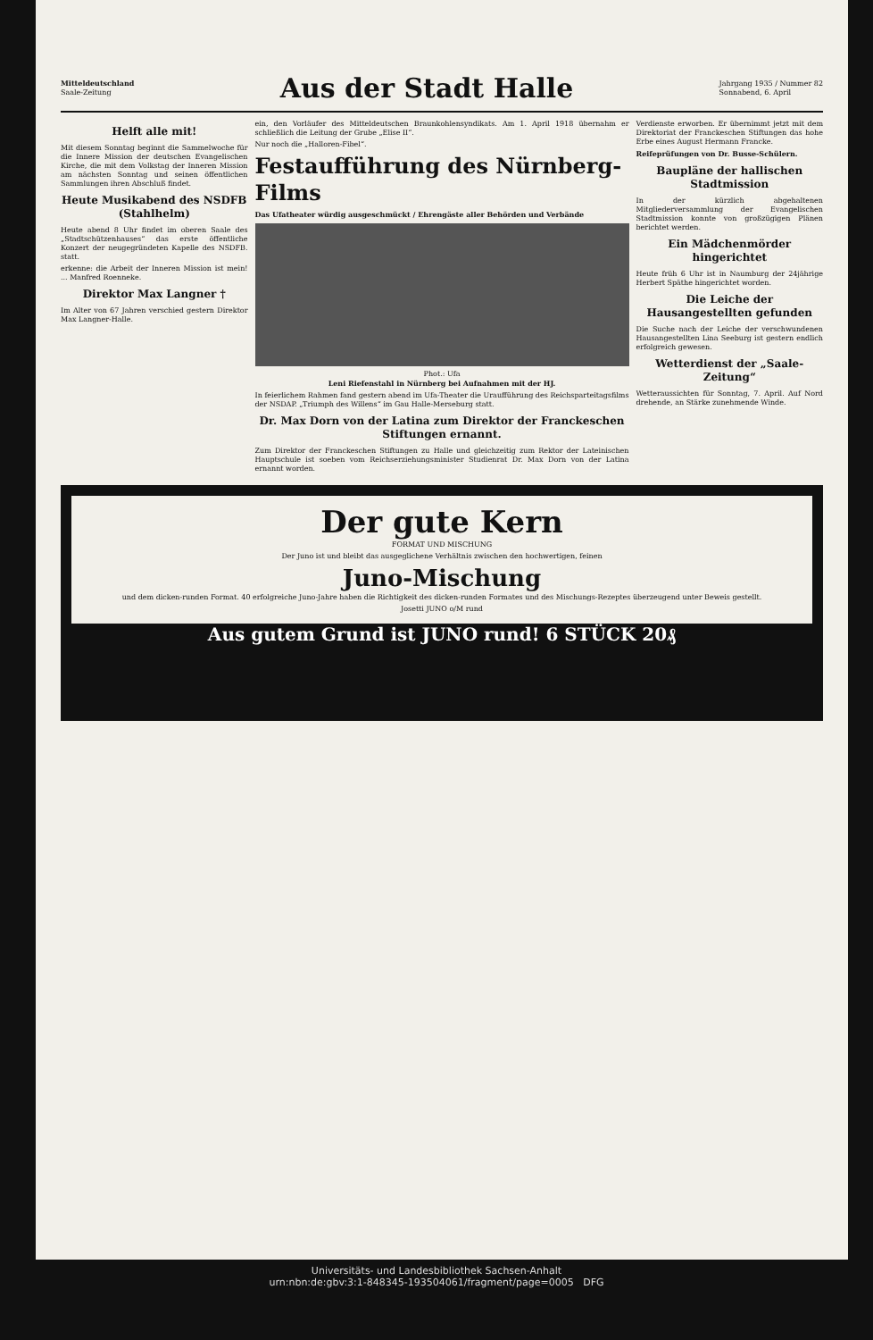Mitteldeutschland
Saale-Zeitung
Aus der Stadt Halle
Jahrgang 1935 / Nummer 82
Sonnabend, 6. April
Helft alle mit!
Mit diesem Sonntag beginnt die Sammelwoche für die Innere Mission der deutschen Evangelischen Kirche, die mit dem Volkstag der Inneren Mission am nächsten Sonntag und seinen öffentlichen Sammlungen ihren Abschluß findet.
Heute Musikabend des NSDFB (Stahlhelm)
Heute abend 8 Uhr findet im oberen Saale des „Stadtschützenhauses“ das erste öffentliche Konzert der neugegründeten Kapelle des NSDFB. statt.
erkenne: die Arbeit der Inneren Mission ist mein! ... Manfred Roenneke.
Direktor Max Langner †
Im Alter von 67 Jahren verschied gestern Direktor Max Langner-Halle.
ein, den Vorläufer des Mitteldeutschen Braunkohlensyndikats. Am 1. April 1918 übernahm er schließlich die Leitung der Grube „Elise II“.
Nur noch die „Halloren-Fibel“.
Festaufführung des Nürnberg-Films
Das Ufatheater würdig ausgeschmückt / Ehrengäste aller Behörden und Verbände
Phot.: Ufa
Leni Riefenstahl in Nürnberg bei Aufnahmen mit der HJ.
In feierlichem Rahmen fand gestern abend im Ufa-Theater die Uraufführung des Reichsparteitagsfilms der NSDAP. „Triumph des Willens“ im Gau Halle-Merseburg statt.
Dr. Max Dorn von der Latina zum Direktor der Franckeschen Stiftungen ernannt.
Zum Direktor der Franckeschen Stiftungen zu Halle und gleichzeitig zum Rektor der Lateinischen Hauptschule ist soeben vom Reichserziehungsminister Studienrat Dr. Max Dorn von der Latina ernannt worden.
Verdienste erworben. Er übernimmt jetzt mit dem Direktoriat der Franckeschen Stiftungen das hohe Erbe eines August Hermann Francke.
Reifeprüfungen von Dr. Busse-Schülern.
Baupläne der hallischen Stadtmission
In der kürzlich abgehaltenen Mitgliederversammlung der Evangelischen Stadtmission konnte von großzügigen Plänen berichtet werden.
Ein Mädchenmörder hingerichtet
Heute früh 6 Uhr ist in Naumburg der 24jährige Herbert Späthe hingerichtet worden.
Die Leiche der Hausangestellten gefunden
Die Suche nach der Leiche der verschwundenen Hausangestellten Lina Seeburg ist gestern endlich erfolgreich gewesen.
Wetterdienst der „Saale-Zeitung“
Wetteraussichten für Sonntag, 7. April. Auf Nord drehende, an Stärke zunehmende Winde.
Der gute Kern
FORMAT UND MISCHUNG
Der Juno ist und bleibt das ausgeglichene Verhältnis zwischen den hochwertigen, feinen
Juno-Mischung
und dem dicken-runden Format. 40 erfolgreiche Juno-Jahre haben die Richtigkeit des dicken-runden Formates und des Mischungs-Rezeptes überzeugend unter Beweis gestellt.
Josetti JUNO o/M rund
Aus gutem Grund ist JUNO rund! 6 STÜCK 20₰
Universitäts- und Landesbibliothek Sachsen-Anhalt
urn:nbn:de:gbv:3:1-848345-193504061/fragment/page=0005 DFG